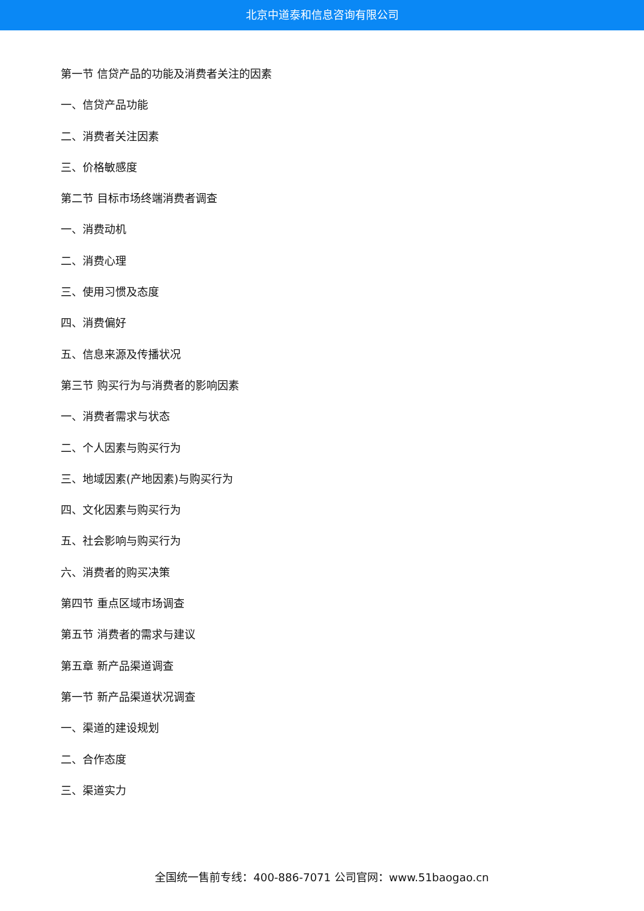北京中道泰和信息咨询有限公司
第一节 信贷产品的功能及消费者关注的因素
一、信贷产品功能
二、消费者关注因素
三、价格敏感度
第二节 目标市场终端消费者调查
一、消费动机
二、消费心理
三、使用习惯及态度
四、消费偏好
五、信息来源及传播状况
第三节 购买行为与消费者的影响因素
一、消费者需求与状态
二、个人因素与购买行为
三、地域因素(产地因素)与购买行为
四、文化因素与购买行为
五、社会影响与购买行为
六、消费者的购买决策
第四节 重点区域市场调查
第五节 消费者的需求与建议
第五章 新产品渠道调查
第一节 新产品渠道状况调查
一、渠道的建设规划
二、合作态度
三、渠道实力
全国统一售前专线：400-886-7071 公司官网：www.51baogao.cn